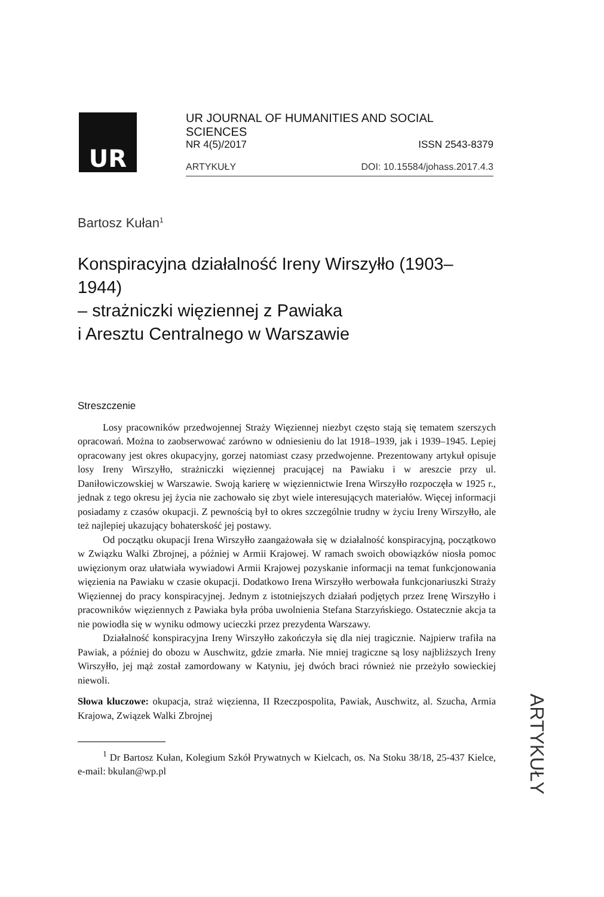UR
UR JOURNAL OF HUMANITIES AND SOCIAL SCIENCES
NR 4(5)/2017 ISSN 2543-8379
ARTYKUŁY DOI: 10.15584/johass.2017.4.3
Bartosz Kułan<sup>1</sup>
Konspiracyjna działalność Ireny Wirszyłło (1903–1944)
– strażniczki więziennej z Pawiaka
i Aresztu Centralnego w Warszawie
Streszczenie
Losy pracowników przedwojennej Straży Więziennej niezbyt często stają się tematem szerszych opracowań. Można to zaobserwować zarówno w odniesieniu do lat 1918–1939, jak i 1939–1945. Lepiej opracowany jest okres okupacyjny, gorzej natomiast czasy przedwojenne. Prezentowany artykuł opisuje losy Ireny Wirszyłło, strażniczki więziennej pracującej na Pawiaku i w areszcie przy ul. Daniłowiczowskiej w Warszawie. Swoją karierę w więziennictwie Irena Wirszyłło rozpoczęła w 1925 r., jednak z tego okresu jej życia nie zachowało się zbyt wiele interesujących materiałów. Więcej informacji posiadamy z czasów okupacji. Z pewnością był to okres szczególnie trudny w życiu Ireny Wirszyłło, ale też najlepiej ukazujący bohaterskość jej postawy.
Od początku okupacji Irena Wirszyłło zaangażowała się w działalność konspiracyjną, początkowo w Związku Walki Zbrojnej, a później w Armii Krajowej. W ramach swoich obowiązków niosła pomoc uwięzionym oraz ułatwiała wywiadowi Armii Krajowej pozyskanie informacji na temat funkcjonowania więzienia na Pawiaku w czasie okupacji. Dodatkowo Irena Wirszyłło werbowała funkcjonariuszki Straży Więziennej do pracy konspiracyjnej. Jednym z istotniejszych działań podjętych przez Irenę Wirszyłło i pracowników więziennych z Pawiaka była próba uwolnienia Stefana Starzyńskiego. Ostatecznie akcja ta nie powiodła się w wyniku odmowy ucieczki przez prezydenta Warszawy.
Działalność konspiracyjna Ireny Wirszyłło zakończyła się dla niej tragicznie. Najpierw trafiła na Pawiak, a później do obozu w Auschwitz, gdzie zmarła. Nie mniej tragiczne są losy najbliższych Ireny Wirszyłło, jej mąż został zamordowany w Katyniu, jej dwóch braci również nie przeżyło sowieckiej niewoli.
Słowa kluczowe: okupacja, straż więzienna, II Rzeczpospolita, Pawiak, Auschwitz, al. Szucha, Armia Krajowa, Związek Walki Zbrojnej
<sup>1</sup> Dr Bartosz Kułan, Kolegium Szkół Prywatnych w Kielcach, os. Na Stoku 38/18, 25-437 Kielce, e-mail: bkulan@wp.pl
ARTYKUŁY